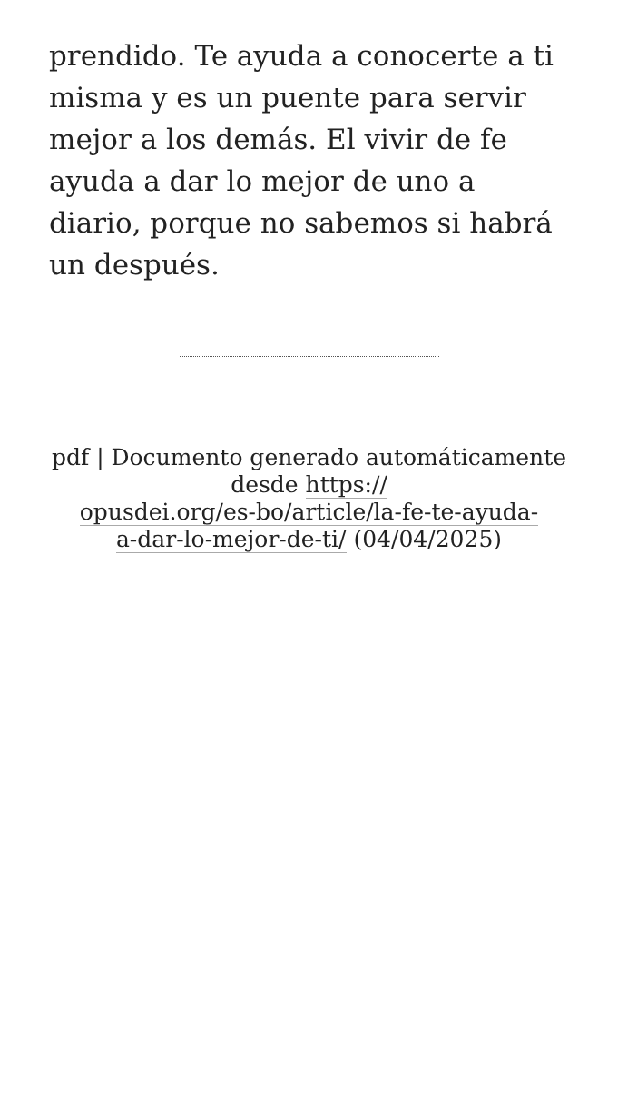prendido. Te ayuda a conocerte a ti misma y es un puente para servir mejor a los demás. El vivir de fe ayuda a dar lo mejor de uno a diario, porque no sabemos si habrá un después.
pdf | Documento generado automáticamente desde https://
opusdei.org/es-bo/article/la-fe-te-ayuda-
a-dar-lo-mejor-de-ti/ (04/04/2025)